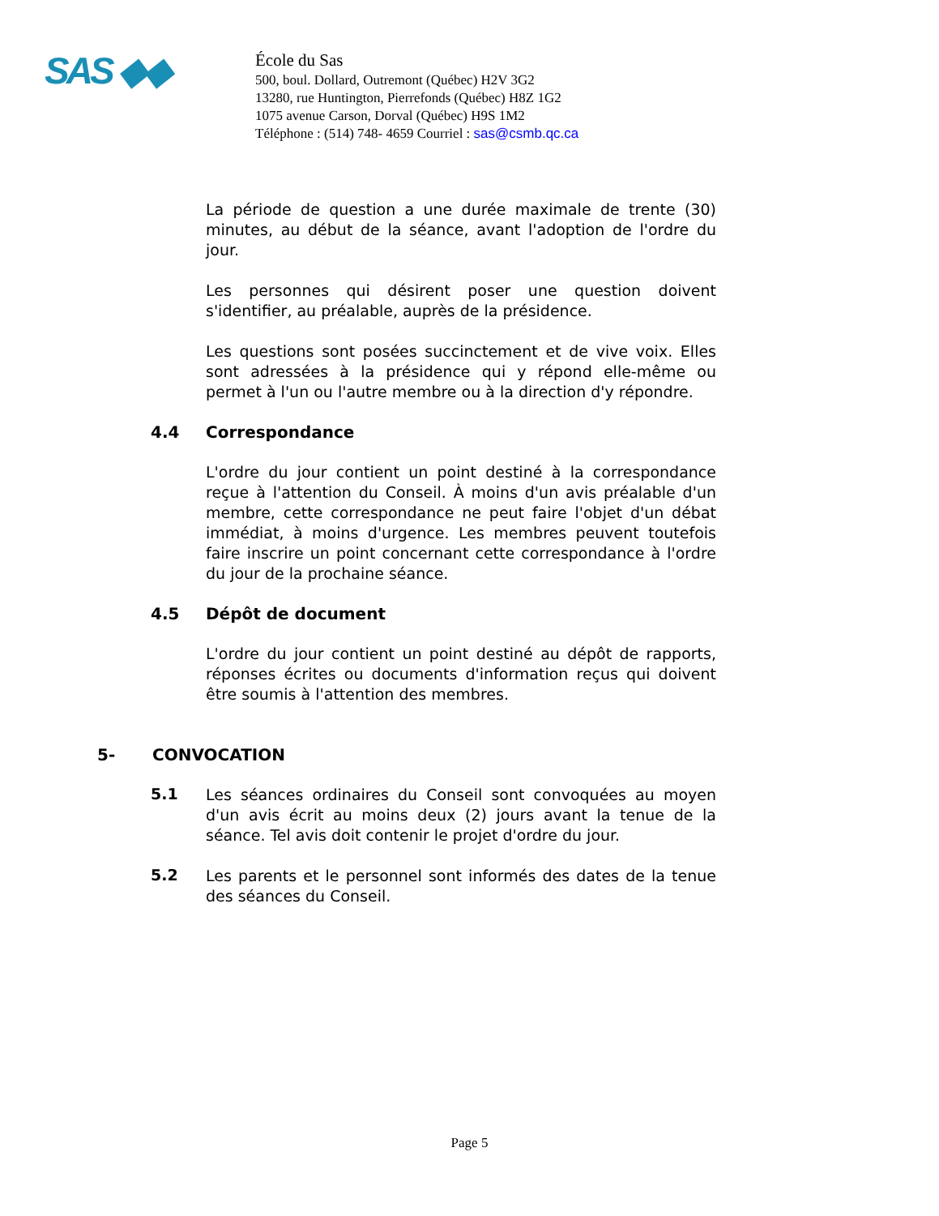SAS ◆◆
École du Sas
500, boul. Dollard, Outremont (Québec) H2V 3G2
13280, rue Huntington, Pierrefonds (Québec) H8Z 1G2
1075 avenue Carson, Dorval (Québec) H9S 1M2
Téléphone : (514) 748- 4659 Courriel : sas@csmb.qc.ca
La période de question a une durée maximale de trente (30) minutes, au début de la séance, avant l'adoption de l'ordre du jour.
Les personnes qui désirent poser une question doivent s'identifier, au préalable, auprès de la présidence.
Les questions sont posées succinctement et de vive voix. Elles sont adressées à la présidence qui y répond elle-même ou permet à l'un ou l'autre membre ou à la direction d'y répondre.
4.4 Correspondance
L'ordre du jour contient un point destiné à la correspondance reçue à l'attention du Conseil. À moins d'un avis préalable d'un membre, cette correspondance ne peut faire l'objet d'un débat immédiat, à moins d'urgence. Les membres peuvent toutefois faire inscrire un point concernant cette correspondance à l'ordre du jour de la prochaine séance.
4.5 Dépôt de document
L'ordre du jour contient un point destiné au dépôt de rapports, réponses écrites ou documents d'information reçus qui doivent être soumis à l'attention des membres.
5- CONVOCATION
5.1
Les séances ordinaires du Conseil sont convoquées au moyen d'un avis écrit au moins deux (2) jours avant la tenue de la séance. Tel avis doit contenir le projet d'ordre du jour.
5.2
Les parents et le personnel sont informés des dates de la tenue des séances du Conseil.
Page 5